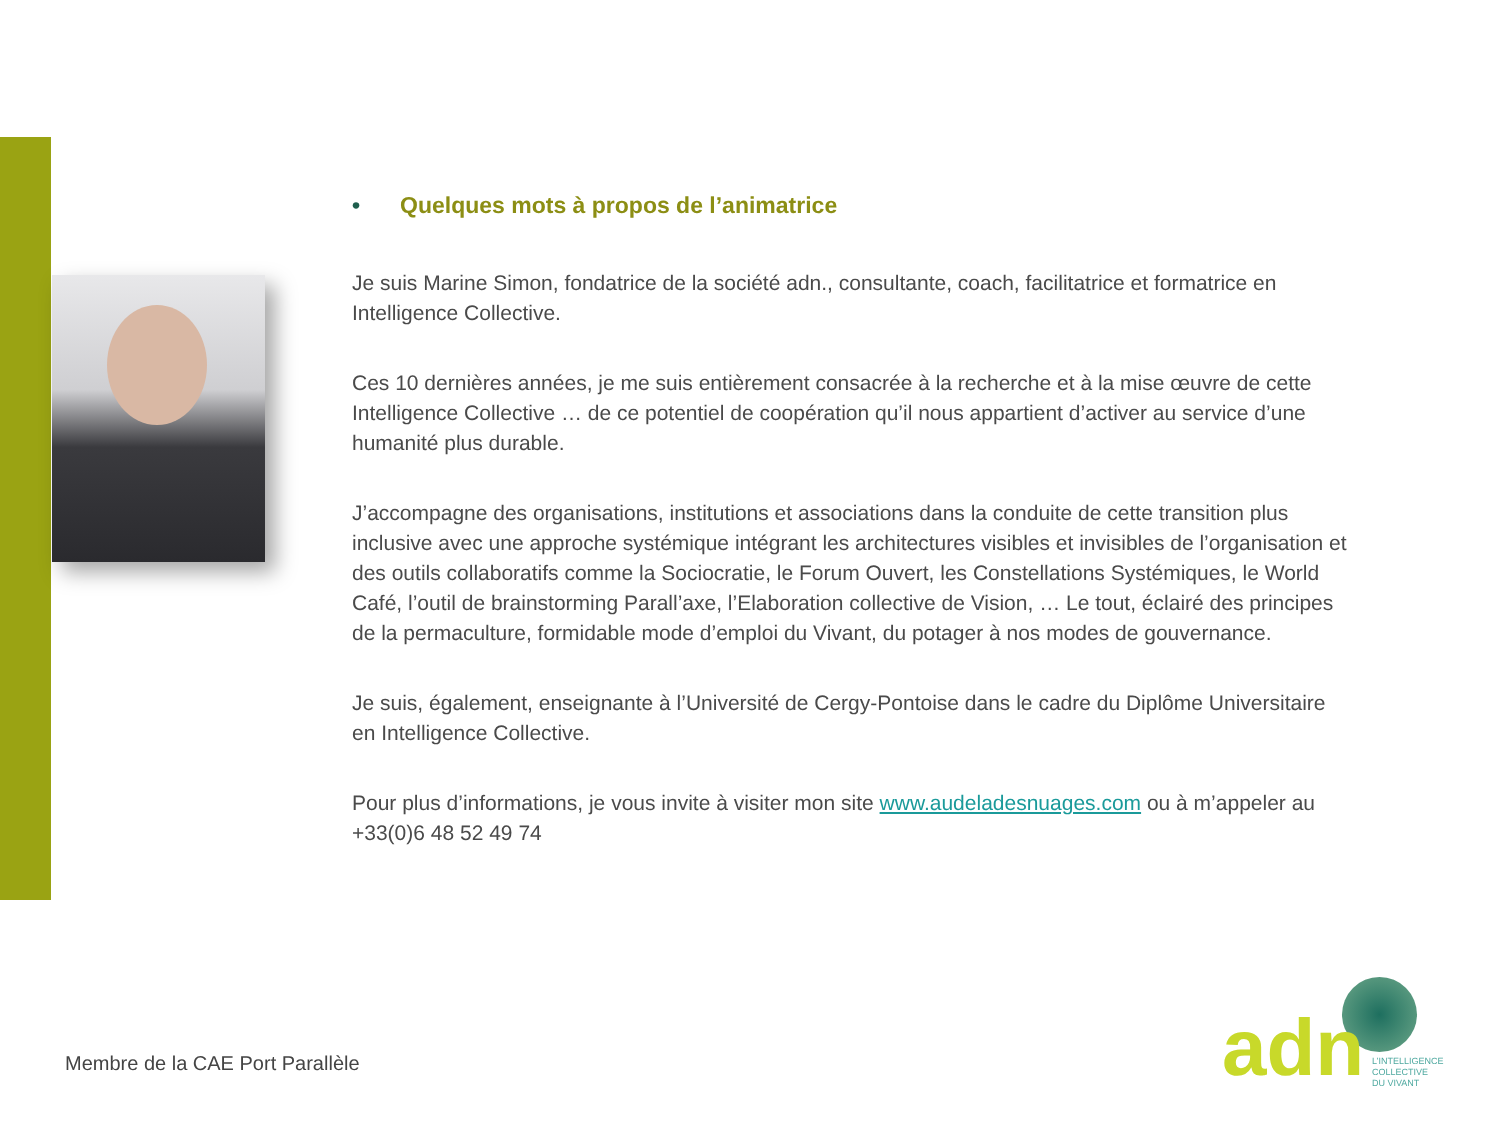• Quelques mots à propos de l’animatrice
Je suis Marine Simon, fondatrice de la société adn., consultante, coach, facilitatrice et formatrice en Intelligence Collective.
Ces 10 dernières années, je me suis entièrement consacrée à la recherche et à la mise œuvre de cette Intelligence Collective … de ce potentiel de coopération qu’il nous appartient d’activer au service d’une humanité plus durable.
J’accompagne des organisations, institutions et associations dans la conduite de cette transition plus inclusive avec une approche systémique intégrant les architectures visibles et invisibles de l’organisation et des outils collaboratifs comme la Sociocratie, le Forum Ouvert, les Constellations Systémiques, le World Café, l’outil de brainstorming Parall’axe, l’Elaboration collective de Vision, … Le tout, éclairé des principes de la permaculture, formidable mode d’emploi du Vivant, du potager à nos modes de gouvernance.
Je suis, également, enseignante à l’Université de Cergy-Pontoise dans le cadre du Diplôme Universitaire en Intelligence Collective.
Pour plus d’informations, je vous invite à visiter mon site www.audeladesnuages.com ou à m’appeler au +33(0)6 48 52 49 74
Membre de la CAE Port Parallèle
adn
L’INTELLIGENCE
COLLECTIVE
DU VIVANT